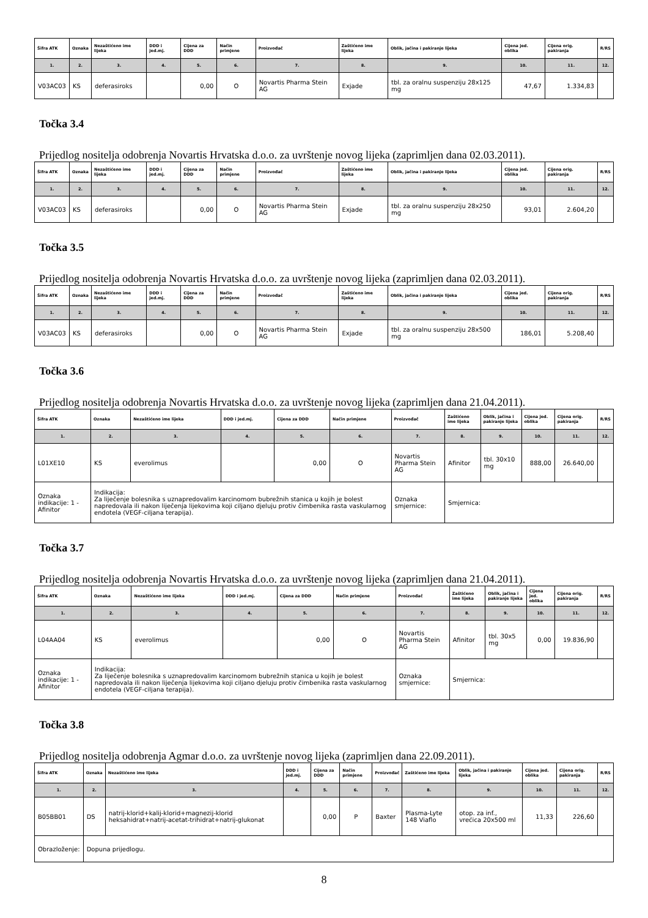| Šifra ATK | Oznaka | Nezaštićeno ime lijeka | DDD i jed.mj. | Cijena za DDD | Način primjene | Proizvođač | Zaštićeno ime lijeka | Oblik, jačina i pakiranje lijeka | Cijena jed. oblika | Cijena orig. pakiranja | R/RS |
| --- | --- | --- | --- | --- | --- | --- | --- | --- | --- | --- | --- |
| 1. | 2. | 3. | 4. | 5. | 6. | 7. | 8. | 9. | 10. | 11. | 12. |
| V03AC03 | KS | deferasiroks | | 0,00 | O | Novartis Pharma Stein AG | Exjade | tbl. za oralnu suspenziju 28x125 mg | 47,67 | 1.334,83 | |
Točka 3.4
Prijedlog nositelja odobrenja Novartis Hrvatska d.o.o. za uvrštenje novog lijeka (zaprimljen dana 02.03.2011).
| Šifra ATK | Oznaka | Nezaštićeno ime lijeka | DDD i jed.mj. | Cijena za DDD | Način primjene | Proizvođač | Zaštićeno ime lijeka | Oblik, jačina i pakiranje lijeka | Cijena jed. oblika | Cijena orig. pakiranja | R/RS |
| --- | --- | --- | --- | --- | --- | --- | --- | --- | --- | --- | --- |
| 1. | 2. | 3. | 4. | 5. | 6. | 7. | 8. | 9. | 10. | 11. | 12. |
| V03AC03 | KS | deferasiroks | | 0,00 | O | Novartis Pharma Stein AG | Exjade | tbl. za oralnu suspenziju 28x250 mg | 93,01 | 2.604,20 | |
Točka 3.5
Prijedlog nositelja odobrenja Novartis Hrvatska d.o.o. za uvrštenje novog lijeka (zaprimljen dana 02.03.2011).
| Šifra ATK | Oznaka | Nezaštićeno ime lijeka | DDD i jed.mj. | Cijena za DDD | Način primjene | Proizvođač | Zaštićeno ime lijeka | Oblik, jačina i pakiranje lijeka | Cijena jed. oblika | Cijena orig. pakiranja | R/RS |
| --- | --- | --- | --- | --- | --- | --- | --- | --- | --- | --- | --- |
| 1. | 2. | 3. | 4. | 5. | 6. | 7. | 8. | 9. | 10. | 11. | 12. |
| V03AC03 | KS | deferasiroks | | 0,00 | O | Novartis Pharma Stein AG | Exjade | tbl. za oralnu suspenziju 28x500 mg | 186,01 | 5.208,40 | |
Točka 3.6
Prijedlog nositelja odobrenja Novartis Hrvatska d.o.o. za uvrštenje novog lijeka (zaprimljen dana 21.04.2011).
| Šifra ATK | Oznaka | Nezaštićeno ime lijeka | DDD i jed.mj. | Cijena za DDD | Način primjene | Proizvođač | Zaštićeno ime lijeka | Oblik, jačina i pakiranje lijeka | Cijena jed. oblika | Cijena orig. pakiranja | R/RS |
| --- | --- | --- | --- | --- | --- | --- | --- | --- | --- | --- | --- |
| 1. | 2. | 3. | 4. | 5. | 6. | 7. | 8. | 9. | 10. | 11. | 12. |
| L01XE10 | KS | everolimus | | 0,00 | O | Novartis Pharma Stein AG | Afinitor | tbl. 30x10 mg | 888,00 | 26.640,00 | |
| Oznaka indikacije: 1 - Afinitor | Indikacija: Za liječenje bolesnika s uznapredovalim karcinomom bubrežnih stanica u kojih je bolest napredovala ili nakon liječenja lijekovima koji ciljano djeluju protiv čimbenika rasta vaskularnog endotela (VEGF-ciljana terapija). | | | | | Oznaka smjernice: | Smjernica: | | | | |
Točka 3.7
Prijedlog nositelja odobrenja Novartis Hrvatska d.o.o. za uvrštenje novog lijeka (zaprimljen dana 21.04.2011).
| Šifra ATK | Oznaka | Nezaštićeno ime lijeka | DDD i jed.mj. | Cijena za DDD | Način primjene | Proizvođač | Zaštićeno ime lijeka | Oblik, jačina i pakiranje lijeka | Cijena jed. oblika | Cijena orig. pakiranja | R/RS |
| --- | --- | --- | --- | --- | --- | --- | --- | --- | --- | --- | --- |
| 1. | 2. | 3. | 4. | 5. | 6. | 7. | 8. | 9. | 10. | 11. | 12. |
| L04AA04 | KS | everolimus | | 0,00 | O | Novartis Pharma Stein AG | Afinitor | tbl. 30x5 mg | 0,00 | 19.836,90 | |
| Oznaka indikacije: 1 - Afinitor | Indikacija: Za liječenje bolesnika s uznapredovalim karcinomom bubrežnih stanica u kojih je bolest napredovala ili nakon liječenja lijekovima koji ciljano djeluju protiv čimbenika rasta vaskularnog endotela (VEGF-ciljana terapija). | | | | | Oznaka smjernice: | Smjernica: | | | | |
Točka 3.8
Prijedlog nositelja odobrenja Agmar d.o.o. za uvrštenje novog lijeka (zaprimljen dana 22.09.2011).
| Šifra ATK | Oznaka | Nezaštićeno ime lijeka | DDD i jed.mj. | Cijena za DDD | Način primjene | Proizvođač | Zaštićeno ime lijeka | Oblik, jačina i pakiranje lijeka | Cijena jed. oblika | Cijena orig. pakiranja | R/RS |
| --- | --- | --- | --- | --- | --- | --- | --- | --- | --- | --- | --- |
| 1. | 2. | 3. | 4. | 5. | 6. | 7. | 8. | 9. | 10. | 11. | 12. |
| B05BB01 | DS | natrij-klorid+kalij-klorid+magnezij-klorid heksahidrat+natrij-acetat-trihidrat+natrij-glukonat | | 0,00 | P | Baxter | Plasma-Lyte 148 Viaflo | otop. za inf., vrećica 20x500 ml | 11,33 | 226,60 | |
| Obrazloženje: | Dopuna prijedlogu. | | | | | | | | | | |
8